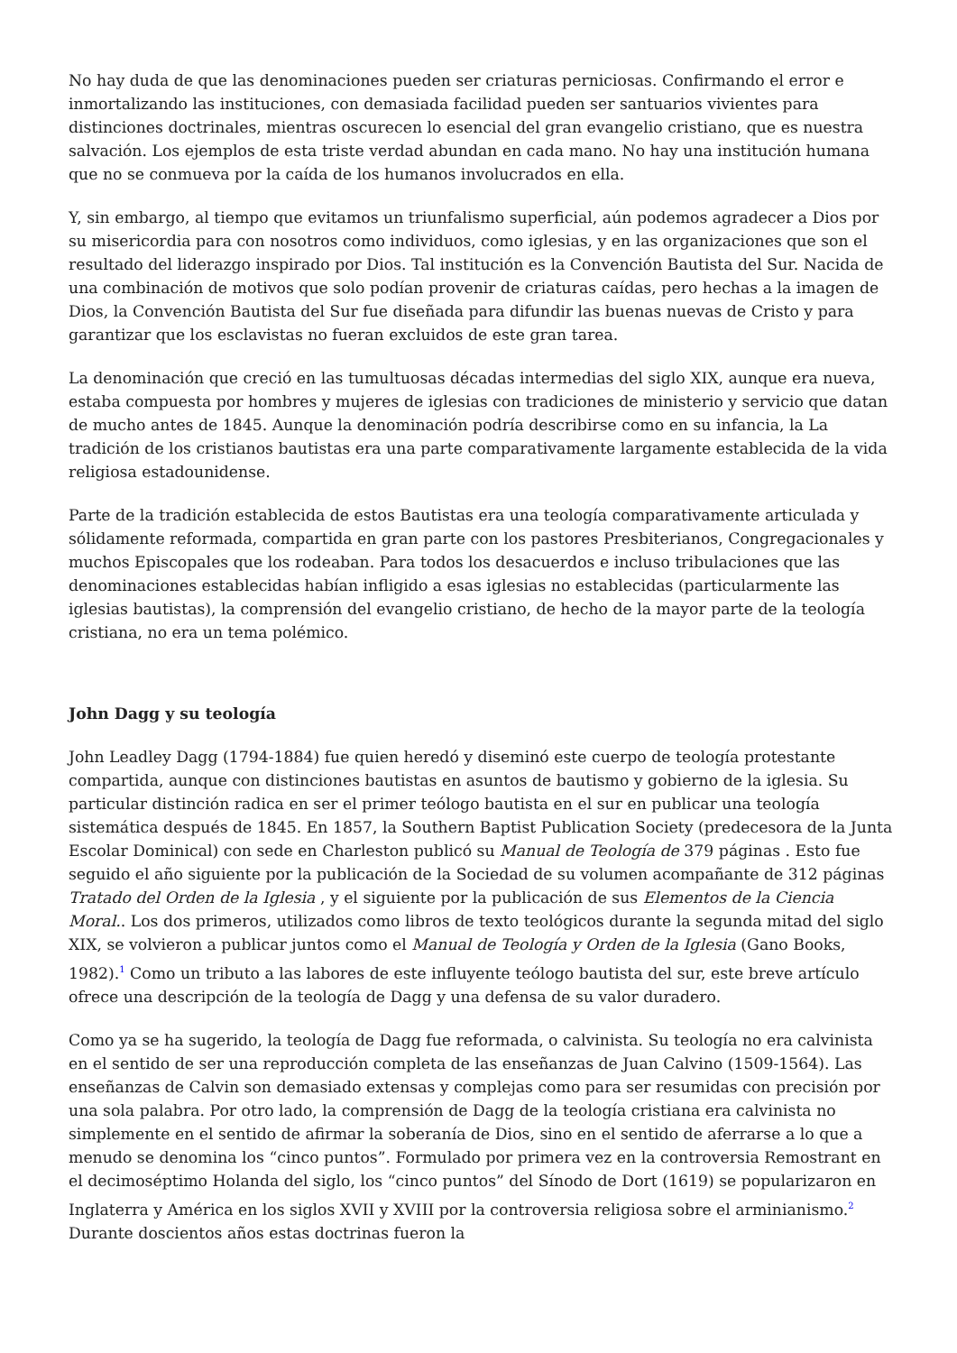No hay duda de que las denominaciones pueden ser criaturas perniciosas. Confirmando el error e inmortalizando las instituciones, con demasiada facilidad pueden ser santuarios vivientes para distinciones doctrinales, mientras oscurecen lo esencial del gran evangelio cristiano, que es nuestra salvación. Los ejemplos de esta triste verdad abundan en cada mano. No hay una institución humana que no se conmueva por la caída de los humanos involucrados en ella.
Y, sin embargo, al tiempo que evitamos un triunfalismo superficial, aún podemos agradecer a Dios por su misericordia para con nosotros como individuos, como iglesias, y en las organizaciones que son el resultado del liderazgo inspirado por Dios. Tal institución es la Convención Bautista del Sur. Nacida de una combinación de motivos que solo podían provenir de criaturas caídas, pero hechas a la imagen de Dios, la Convención Bautista del Sur fue diseñada para difundir las buenas nuevas de Cristo y para garantizar que los esclavistas no fueran excluidos de este gran tarea.
La denominación que creció en las tumultuosas décadas intermedias del siglo XIX, aunque era nueva, estaba compuesta por hombres y mujeres de iglesias con tradiciones de ministerio y servicio que datan de mucho antes de 1845. Aunque la denominación podría describirse como en su infancia, la La tradición de los cristianos bautistas era una parte comparativamente largamente establecida de la vida religiosa estadounidense.
Parte de la tradición establecida de estos Bautistas era una teología comparativamente articulada y sólidamente reformada, compartida en gran parte con los pastores Presbiterianos, Congregacionales y muchos Episcopales que los rodeaban. Para todos los desacuerdos e incluso tribulaciones que las denominaciones establecidas habían infligido a esas iglesias no establecidas (particularmente las iglesias bautistas), la comprensión del evangelio cristiano, de hecho de la mayor parte de la teología cristiana, no era un tema polémico.
John Dagg y su teología
John Leadley Dagg (1794-1884) fue quien heredó y diseminó este cuerpo de teología protestante compartida, aunque con distinciones bautistas en asuntos de bautismo y gobierno de la iglesia. Su particular distinción radica en ser el primer teólogo bautista en el sur en publicar una teología sistemática después de 1845. En 1857, la Southern Baptist Publication Society (predecesora de la Junta Escolar Dominical) con sede en Charleston publicó su Manual de Teología de 379 páginas . Esto fue seguido el año siguiente por la publicación de la Sociedad de su volumen acompañante de 312 páginas Tratado del Orden de la Iglesia , y el siguiente por la publicación de sus Elementos de la Ciencia Moral.. Los dos primeros, utilizados como libros de texto teológicos durante la segunda mitad del siglo XIX, se volvieron a publicar juntos como el Manual de Teología y Orden de la Iglesia (Gano Books, 1982).<sup>1</sup> Como un tributo a las labores de este influyente teólogo bautista del sur, este breve artículo ofrece una descripción de la teología de Dagg y una defensa de su valor duradero.
Como ya se ha sugerido, la teología de Dagg fue reformada, o calvinista. Su teología no era calvinista en el sentido de ser una reproducción completa de las enseñanzas de Juan Calvino (1509-1564). Las enseñanzas de Calvin son demasiado extensas y complejas como para ser resumidas con precisión por una sola palabra. Por otro lado, la comprensión de Dagg de la teología cristiana era calvinista no simplemente en el sentido de afirmar la soberanía de Dios, sino en el sentido de aferrarse a lo que a menudo se denomina los “cinco puntos”. Formulado por primera vez en la controversia Remostrant en el decimoséptimo Holanda del siglo, los “cinco puntos” del Sínodo de Dort (1619) se popularizaron en Inglaterra y América en los siglos XVII y XVIII por la controversia religiosa sobre el arminianismo.<sup>2</sup> Durante doscientos años estas doctrinas fueron la